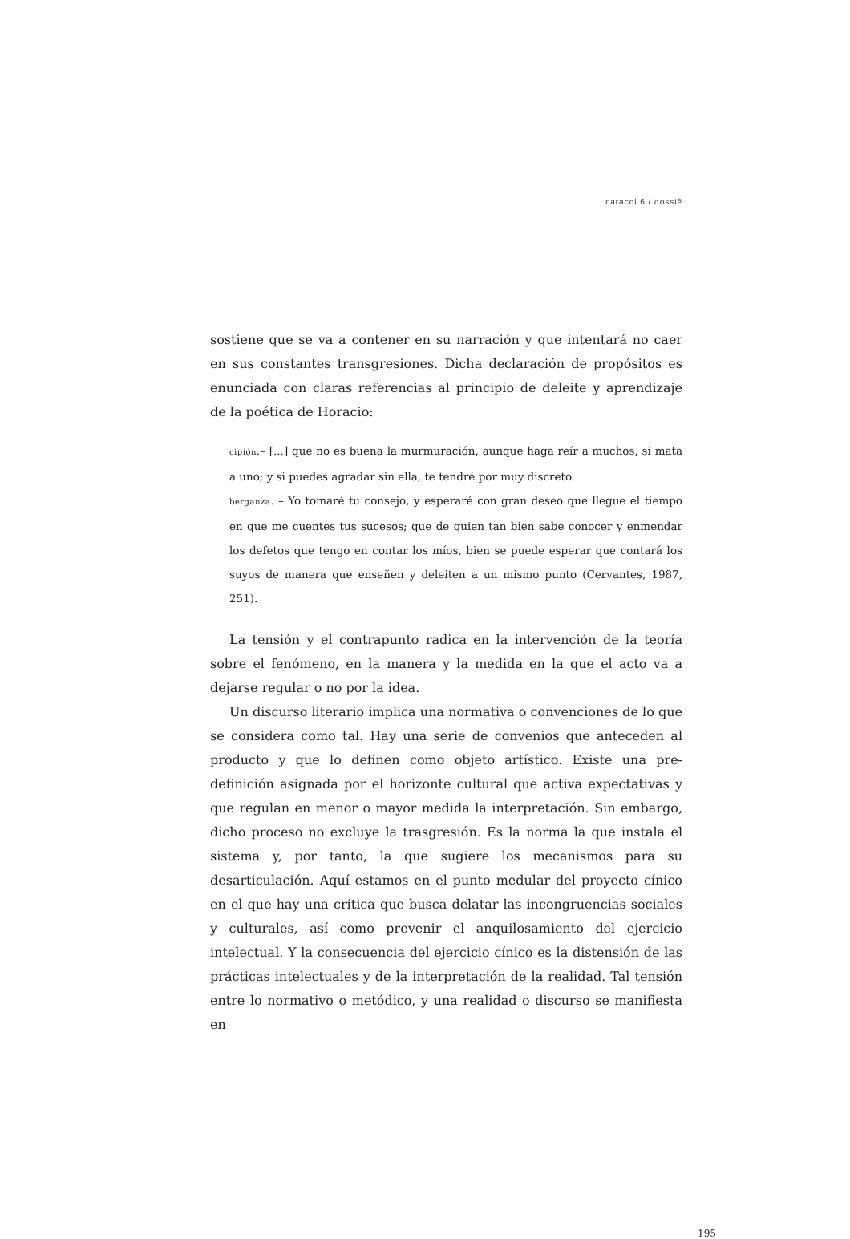caracol 6 / dossiê
sostiene que se va a contener en su narración y que intentará no caer en sus constantes transgresiones. Dicha declaración de propósitos es enunciada con claras referencias al principio de deleite y aprendizaje de la poética de Horacio:
cipión.– [...] que no es buena la murmuración, aunque haga reír a muchos, si mata a uno; y si puedes agradar sin ella, te tendré por muy discreto.
berganza. – Yo tomaré tu consejo, y esperaré con gran deseo que llegue el tiempo en que me cuentes tus sucesos; que de quien tan bien sabe conocer y enmendar los defetos que tengo en contar los míos, bien se puede esperar que contará los suyos de manera que enseñen y deleiten a un mismo punto (Cervantes, 1987, 251).
La tensión y el contrapunto radica en la intervención de la teoría sobre el fenómeno, en la manera y la medida en la que el acto va a dejarse regular o no por la idea.
Un discurso literario implica una normativa o convenciones de lo que se considera como tal. Hay una serie de convenios que anteceden al producto y que lo definen como objeto artístico. Existe una pre-definición asignada por el horizonte cultural que activa expectativas y que regulan en menor o mayor medida la interpretación. Sin embargo, dicho proceso no excluye la trasgresión. Es la norma la que instala el sistema y, por tanto, la que sugiere los mecanismos para su desarticulación. Aquí estamos en el punto medular del proyecto cínico en el que hay una crítica que busca delatar las incongruencias sociales y culturales, así como prevenir el anquilosamiento del ejercicio intelectual. Y la consecuencia del ejercicio cínico es la distensión de las prácticas intelectuales y de la interpretación de la realidad. Tal tensión entre lo normativo o metódico, y una realidad o discurso se manifiesta en
195